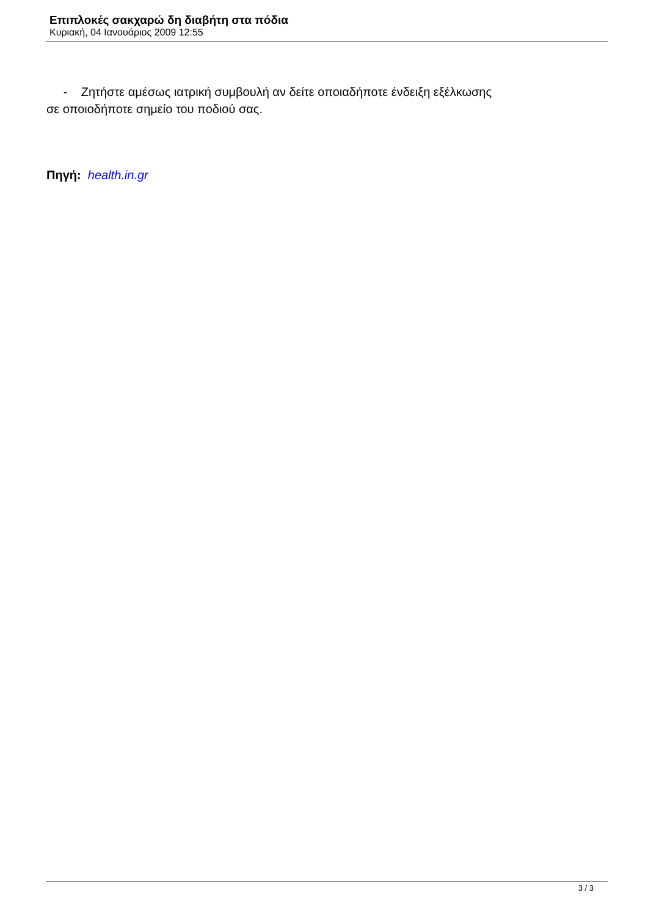Επιπλοκές σακχαρώ δη διαβήτη στα πόδια
Κυριακή, 04 Ιανουάριος 2009 12:55
- Ζητήστε αμέσως ιατρική συμβουλή αν δείτε οποιαδήποτε ένδειξη εξέλκωσης
σε οποιοδήποτε σημείο του ποδιού σας.
Πηγή: health.in.gr
3 / 3